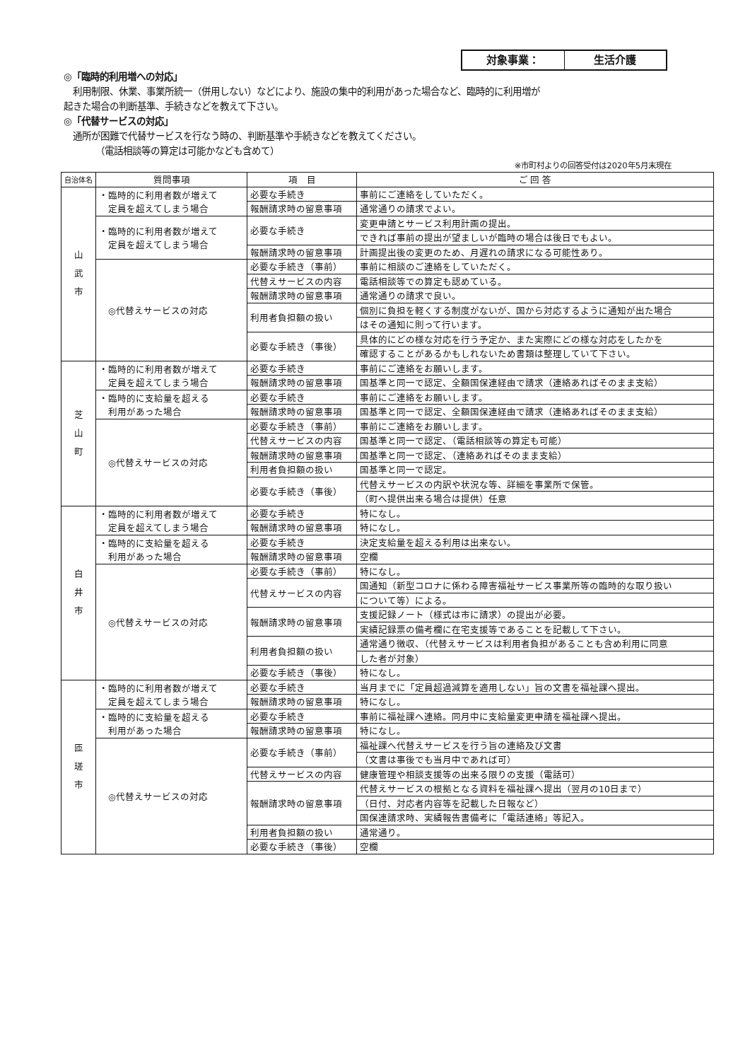対象事業： 生活介護
◎「臨時的利用増への対応」
　利用制限、休業、事業所統一（併用しない）などにより、施設の集中的利用があった場合など、臨時的に利用増が
起きた場合の判断基準、手続きなどを教えて下さい。
◎「代替サービスの対応」
　通所が困難で代替サービスを行なう時の、判断基準や手続きなどを教えてください。
　　　　（電話相談等の算定は可能かなども含めて）
※市町村よりの回答受付は2020年5月末現在
| 自治体名 | 質問事項 | 項 目 | ご 回 答 |
| --- | --- | --- | --- |
| 山 武 市 | ・臨時的に利用者数が増えて 定員を超えてしまう場合 | 必要な手続き | 事前にご連絡をしていただく。 |
| | | 報酬請求時の留意事項 | 通常通りの請求でよい。 |
| | ・臨時的に利用者数が増えて 定員を超えてしまう場合 | 必要な手続き | 変更申請とサービス利用計画の提出。 |
| | | | できれば事前の提出が望ましいが臨時の場合は後日でもよい。 |
| | | 報酬請求時の留意事項 | 計画提出後の変更のため、月遅れの請求になる可能性あり。 |
| | ◎代替えサービスの対応 | 必要な手続き（事前） | 事前に相談のご連絡をしていただく。 |
| | | 代替えサービスの内容 | 電話相談等での算定も認めている。 |
| | | 報酬請求時の留意事項 | 通常通りの請求で良い。 |
| | | 利用者負担額の扱い | 個別に負担を軽くする制度がないが、国から対応するように通知が出た場合 |
| | | | はその通知に則って行います。 |
| | | 必要な手続き（事後） | 具体的にどの様な対応を行う予定か、また実際にどの様な対応をしたかを |
| | | | 確認することがあるかもしれないため書類は整理していて下さい。 |
| 芝 山 町 | ・臨時的に利用者数が増えて 定員を超えてしまう場合 | 必要な手続き | 事前にご連絡をお願いします。 |
| | | 報酬請求時の留意事項 | 国基準と同一で認定、全額国保連経由で請求（連絡あればそのまま支給） |
| | ・臨時的に支給量を超える 利用があった場合 | 必要な手続き | 事前にご連絡をお願いします。 |
| | | 報酬請求時の留意事項 | 国基準と同一で認定、全額国保連経由で請求（連絡あればそのまま支給） |
| | ◎代替えサービスの対応 | 必要な手続き（事前） | 事前にご連絡をお願いします。 |
| | | 代替えサービスの内容 | 国基準と同一で認定、（電話相談等の算定も可能） |
| | | 報酬請求時の留意事項 | 国基準と同一で認定、（連絡あればそのまま支給） |
| | | 利用者負担額の扱い | 国基準と同一で認定。 |
| | | 必要な手続き（事後） | 代替えサービスの内訳や状況な等、詳細を事業所で保管。 |
| | | | （町へ提供出来る場合は提供）任意 |
| 白 井 市 | ・臨時的に利用者数が増えて 定員を超えてしまう場合 | 必要な手続き | 特になし。 |
| | | 報酬請求時の留意事項 | 特になし。 |
| | ・臨時的に支給量を超える 利用があった場合 | 必要な手続き | 決定支給量を超える利用は出来ない。 |
| | | 報酬請求時の留意事項 | 空欄 |
| | ◎代替えサービスの対応 | 必要な手続き（事前） | 特になし。 |
| | | 代替えサービスの内容 | 国通知（新型コロナに係わる障害福祉サービス事業所等の臨時的な取り扱い |
| | | | について等）による。 |
| | | 報酬請求時の留意事項 | 支援記録ノート（様式は市に請求）の提出が必要。 |
| | | | 実績記録票の備考欄に在宅支援等であることを記載して下さい。 |
| | | 利用者負担額の扱い | 通常通り徴収、（代替えサービスは利用者負担があることも含め利用に同意 |
| | | | した者が対象） |
| | | 必要な手続き（事後） | 特になし。 |
| 匝 瑳 市 | ・臨時的に利用者数が増えて 定員を超えてしまう場合 | 必要な手続き | 当月までに「定員超過減算を適用しない」旨の文書を福祉課へ提出。 |
| | | 報酬請求時の留意事項 | 特になし。 |
| | ・臨時的に支給量を超える 利用があった場合 | 必要な手続き | 事前に福祉課へ連絡。同月中に支給量変更申請を福祉課へ提出。 |
| | | 報酬請求時の留意事項 | 特になし。 |
| | ◎代替えサービスの対応 | 必要な手続き（事前） | 福祉課へ代替えサービスを行う旨の連絡及び文書 |
| | | | （文書は事後でも当月中であれば可） |
| | | 代替えサービスの内容 | 健康管理や相談支援等の出来る限りの支援（電話可） |
| | | 報酬請求時の留意事項 | 代替えサービスの根拠となる資料を福祉課へ提出（翌月の10日まで） |
| | | | （日付、対応者内容等を記載した日報など） |
| | | | 国保連請求時、実績報告書備考に「電話連絡」等記入。 |
| | | 利用者負担額の扱い | 通常通り。 |
| | | 必要な手続き（事後） | 空欄 |